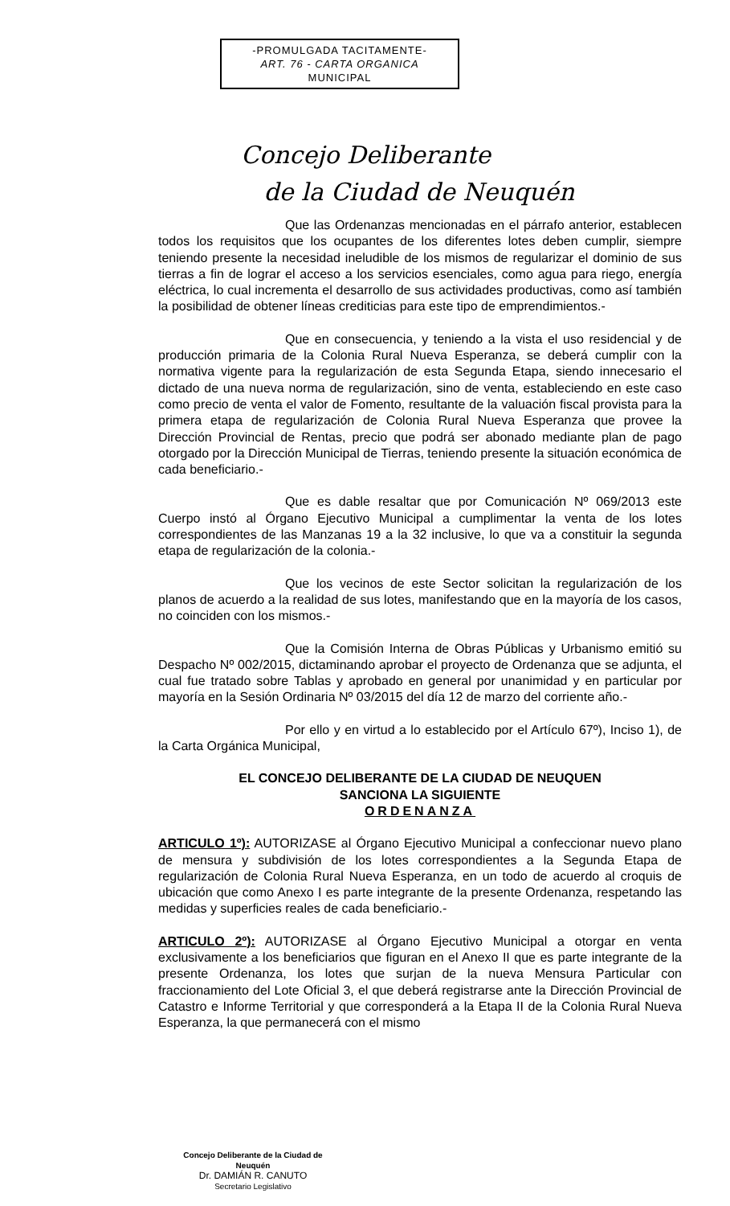-PROMULGADA TACITAMENTE-
ART. 76 - CARTA ORGANICA
MUNICIPAL
Concejo Deliberante
de la Ciudad de Neuquén
Que las Ordenanzas mencionadas en el párrafo anterior, establecen todos los requisitos que los ocupantes de los diferentes lotes deben cumplir, siempre teniendo presente la necesidad ineludible de los mismos de regularizar el dominio de sus tierras a fin de lograr el acceso a los servicios esenciales, como agua para riego, energía eléctrica, lo cual incrementa el desarrollo de sus actividades productivas, como así también la posibilidad de obtener líneas crediticias para este tipo de emprendimientos.-
Que en consecuencia, y teniendo a la vista el uso residencial y de producción primaria de la Colonia Rural Nueva Esperanza, se deberá cumplir con la normativa vigente para la regularización de esta Segunda Etapa, siendo innecesario el dictado de una nueva norma de regularización, sino de venta, estableciendo en este caso como precio de venta el valor de Fomento, resultante de la valuación fiscal provista para la primera etapa de regularización de Colonia Rural Nueva Esperanza que provee la Dirección Provincial de Rentas, precio que podrá ser abonado mediante plan de pago otorgado por la Dirección Municipal de Tierras, teniendo presente la situación económica de cada beneficiario.-
Que es dable resaltar que por Comunicación Nº 069/2013 este Cuerpo instó al Órgano Ejecutivo Municipal a cumplimentar la venta de los lotes correspondientes de las Manzanas 19 a la 32 inclusive, lo que va a constituir la segunda etapa de regularización de la colonia.-
Que los vecinos de este Sector solicitan la regularización de los planos de acuerdo a la realidad de sus lotes, manifestando que en la mayoría de los casos, no coinciden con los mismos.-
Que la Comisión Interna de Obras Públicas y Urbanismo emitió su Despacho Nº 002/2015, dictaminando aprobar el proyecto de Ordenanza que se adjunta, el cual fue tratado sobre Tablas y aprobado en general por unanimidad y en particular por mayoría en la Sesión Ordinaria Nº 03/2015 del día 12 de marzo del corriente año.-
Por ello y en virtud a lo establecido por el Artículo 67º), Inciso 1), de la Carta Orgánica Municipal,
EL CONCEJO DELIBERANTE DE LA CIUDAD DE NEUQUEN
SANCIONA LA SIGUIENTE
ORDENANZA
ARTICULO 1º): AUTORIZASE al Órgano Ejecutivo Municipal a confeccionar nuevo plano de mensura y subdivisión de los lotes correspondientes a la Segunda Etapa de regularización de Colonia Rural Nueva Esperanza, en un todo de acuerdo al croquis de ubicación que como Anexo I es parte integrante de la presente Ordenanza, respetando las medidas y superficies reales de cada beneficiario.-
ARTICULO 2º): AUTORIZASE al Órgano Ejecutivo Municipal a otorgar en venta exclusivamente a los beneficiarios que figuran en el Anexo II que es parte integrante de la presente Ordenanza, los lotes que surjan de la nueva Mensura Particular con fraccionamiento del Lote Oficial 3, el que deberá registrarse ante la Dirección Provincial de Catastro e Informe Territorial y que corresponderá a la Etapa II de la Colonia Rural Nueva Esperanza, la que permanecerá con el mismo
Concejo Deliberante de la Ciudad de Neuquén
Dr. DAMIÁN R. CANUTO
Secretario Legislativo